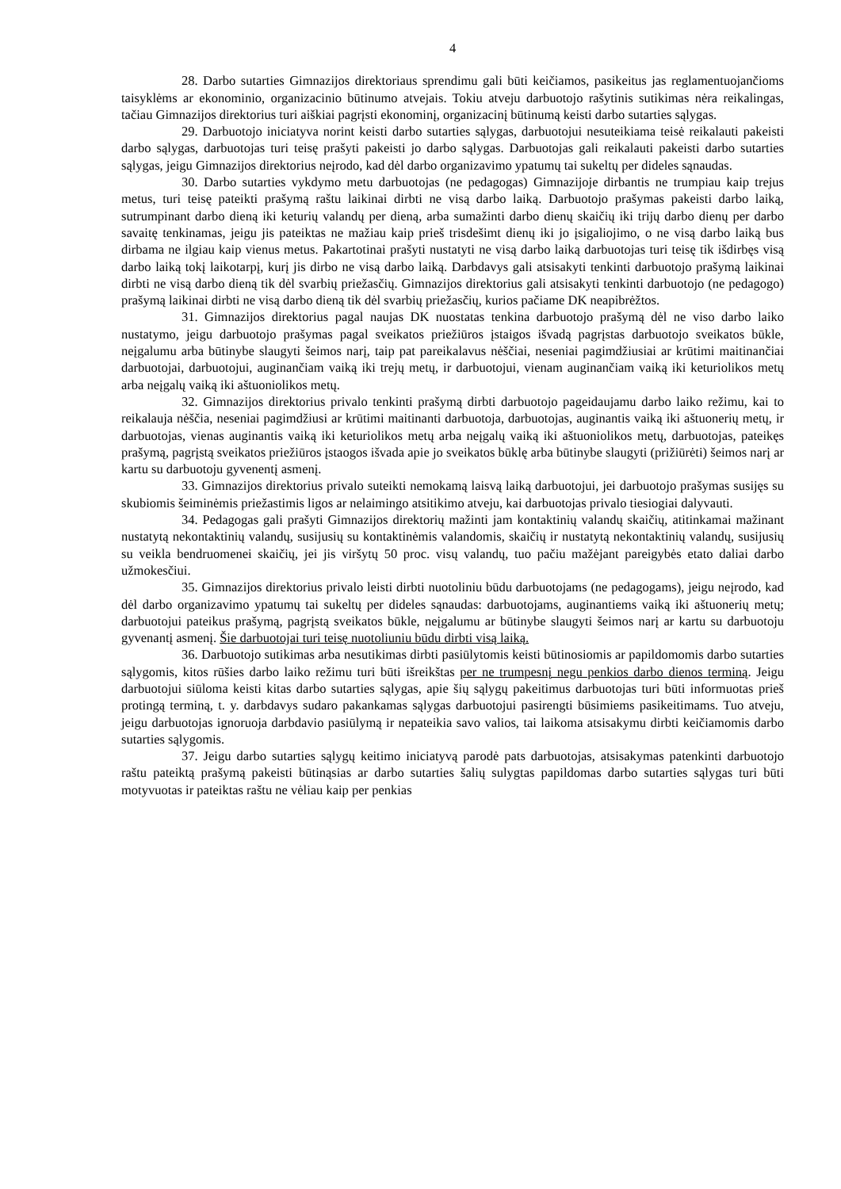4
28. Darbo sutarties Gimnazijos direktoriaus sprendimu gali būti keičiamos, pasikeitus jas reglamentuojančioms taisyklėms ar ekonominio, organizacinio būtinumo atvejais. Tokiu atveju darbuotojo rašytinis sutikimas nėra reikalingas, tačiau Gimnazijos direktorius turi aiškiai pagrįsti ekonominį, organizacinį būtinumą keisti darbo sutarties sąlygas.
29. Darbuotojo iniciatyva norint keisti darbo sutarties sąlygas, darbuotojui nesuteikiama teisė reikalauti pakeisti darbo sąlygas, darbuotojas turi teisę prašyti pakeisti jo darbo sąlygas. Darbuotojas gali reikalauti pakeisti darbo sutarties sąlygas, jeigu Gimnazijos direktorius neįrodo, kad dėl darbo organizavimo ypatumų tai sukeltų per dideles sąnaudas.
30. Darbo sutarties vykdymo metu darbuotojas (ne pedagogas) Gimnazijoje dirbantis ne trumpiau kaip trejus metus, turi teisę pateikti prašymą raštu laikinai dirbti ne visą darbo laiką. Darbuotojo prašymas pakeisti darbo laiką, sutrumpinant darbo dieną iki keturių valandų per dieną, arba sumažinti darbo dienų skaičių iki trijų darbo dienų per darbo savaitę tenkinamas, jeigu jis pateiktas ne mažiau kaip prieš trisdešimt dienų iki jo įsigaliojimo, o ne visą darbo laiką bus dirbama ne ilgiau kaip vienus metus. Pakartotinai prašyti nustatyti ne visą darbo laiką darbuotojas turi teisę tik išdirbęs visą darbo laiką tokį laikotarpį, kurį jis dirbo ne visą darbo laiką. Darbdavys gali atsisakyti tenkinti darbuotojo prašymą laikinai dirbti ne visą darbo dieną tik dėl svarbių priežasčių. Gimnazijos direktorius gali atsisakyti tenkinti darbuotojo (ne pedagogo) prašymą laikinai dirbti ne visą darbo dieną tik dėl svarbių priežasčių, kurios pačiame DK neapibrėžtos.
31. Gimnazijos direktorius pagal naujas DK nuostatas tenkina darbuotojo prašymą dėl ne viso darbo laiko nustatymo, jeigu darbuotojo prašymas pagal sveikatos priežiūros įstaigos išvadą pagrįstas darbuotojo sveikatos būkle, neįgalumu arba būtinybe slaugyti šeimos narį, taip pat pareikalavus nėščiai, neseniai pagimdžiusiai ar krūtimi maitinančiai darbuotojai, darbuotojui, auginančiam vaiką iki trejų metų, ir darbuotojui, vienam auginančiam vaiką iki keturiolikos metų arba neįgalų vaiką iki aštuoniolikos metų.
32. Gimnazijos direktorius privalo tenkinti prašymą dirbti darbuotojo pageidaujamu darbo laiko režimu, kai to reikalauja nėščia, neseniai pagimdžiusi ar krūtimi maitinanti darbuotoja, darbuotojas, auginantis vaiką iki aštuonerių metų, ir darbuotojas, vienas auginantis vaiką iki keturiolikos metų arba neįgalų vaiką iki aštuoniolikos metų, darbuotojas, pateikęs prašymą, pagrįstą sveikatos priežiūros įstaogos išvada apie jo sveikatos būklę arba būtinybe slaugyti (prižiūrėti) šeimos narį ar kartu su darbuotoju gyvenentį asmenį.
33. Gimnazijos direktorius privalo suteikti nemokamą laisvą laiką darbuotojui, jei darbuotojo prašymas susijęs su skubiomis šeiminėmis priežastimis ligos ar nelaimingo atsitikimo atveju, kai darbuotojas privalo tiesiogiai dalyvauti.
34. Pedagogas gali prašyti Gimnazijos direktorių mažinti jam kontaktinių valandų skaičių, atitinkamai mažinant nustatytą nekontaktinių valandų, susijusių su kontaktinėmis valandomis, skaičių ir nustatytą nekontaktinių valandų, susijusių su veikla bendruomenei skaičių, jei jis viršytų 50 proc. visų valandų, tuo pačiu mažėjant pareigybės etato daliai darbo užmokesčiui.
35. Gimnazijos direktorius privalo leisti dirbti nuotoliniu būdu darbuotojams (ne pedagogams), jeigu neįrodo, kad dėl darbo organizavimo ypatumų tai sukeltų per dideles sąnaudas: darbuotojams, auginantiems vaiką iki aštuonerių metų; darbuotojui pateikus prašymą, pagrįstą sveikatos būkle, neįgalumu ar būtinybe slaugyti šeimos narį ar kartu su darbuotoju gyvenantį asmenį. Šie darbuotojai turi teisę nuotoliuniu būdu dirbti visą laiką.
36. Darbuotojo sutikimas arba nesutikimas dirbti pasiūlytomis keisti būtinosiomis ar papildomomis darbo sutarties sąlygomis, kitos rūšies darbo laiko režimu turi būti išreikštas per ne trumpesnį negu penkios darbo dienos terminą. Jeigu darbuotojui siūloma keisti kitas darbo sutarties sąlygas, apie šių sąlygų pakeitimus darbuotojas turi būti informuotas prieš protingą terminą, t. y. darbdavys sudaro pakankamas sąlygas darbuotojui pasirengti būsimiems pasikeitimams. Tuo atveju, jeigu darbuotojas ignoruoja darbdavio pasiūlymą ir nepateikia savo valios, tai laikoma atsisakymu dirbti keičiamomis darbo sutarties sąlygomis.
37. Jeigu darbo sutarties sąlygų keitimo iniciatyvą parodė pats darbuotojas, atsisakymas patenkinti darbuotojo raštu pateiktą prašymą pakeisti būtinąsias ar darbo sutarties šalių sulygtas papildomas darbo sutarties sąlygas turi būti motyvuotas ir pateiktas raštu ne vėliau kaip per penkias